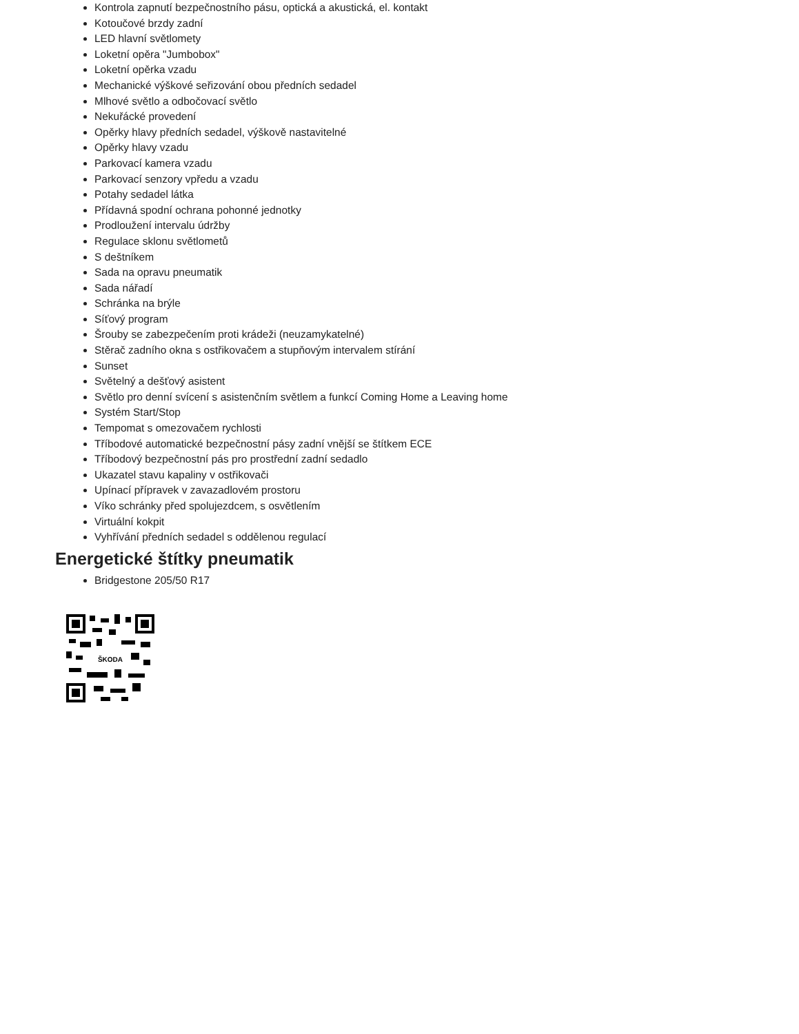Kontrola zapnutí bezpečnostního pásu, optická a akustická, el. kontakt
Kotoučové brzdy zadní
LED hlavní světlomety
Loketní opěra "Jumbobox"
Loketní opěrka vzadu
Mechanické výškové seřizování obou předních sedadel
Mlhové světlo a odbočovací světlo
Nekuřácké provedení
Opěrky hlavy předních sedadel, výškově nastavitelné
Opěrky hlavy vzadu
Parkovací kamera vzadu
Parkovací senzory vpředu a vzadu
Potahy sedadel látka
Přídavná spodní ochrana pohonné jednotky
Prodloužení intervalu údržby
Regulace sklonu světlometů
S deštníkem
Sada na opravu pneumatik
Sada nářadí
Schránka na brýle
Síťový program
Šrouby se zabezpečením proti krádeži (neuzamykatelné)
Stěrač zadního okna s ostřikovačem a stupňovým intervalem stírání
Sunset
Světelný a dešťový asistent
Světlo pro denní svícení s asistenčním světlem a funkcí Coming Home a Leaving home
Systém Start/Stop
Tempomat s omezovačem rychlosti
Tříbodové automatické bezpečnostní pásy zadní vnější se štítkem ECE
Tříbodový bezpečnostní pás pro prostřední zadní sedadlo
Ukazatel stavu kapaliny v ostřikovači
Upínací přípravek v zavazadlovém prostoru
Víko schránky před spolujezdcem, s osvětlením
Virtuální kokpit
Vyhřívání předních sedadel s oddělenou regulací
Energetické štítky pneumatik
Bridgestone 205/50 R17
ŠKODA